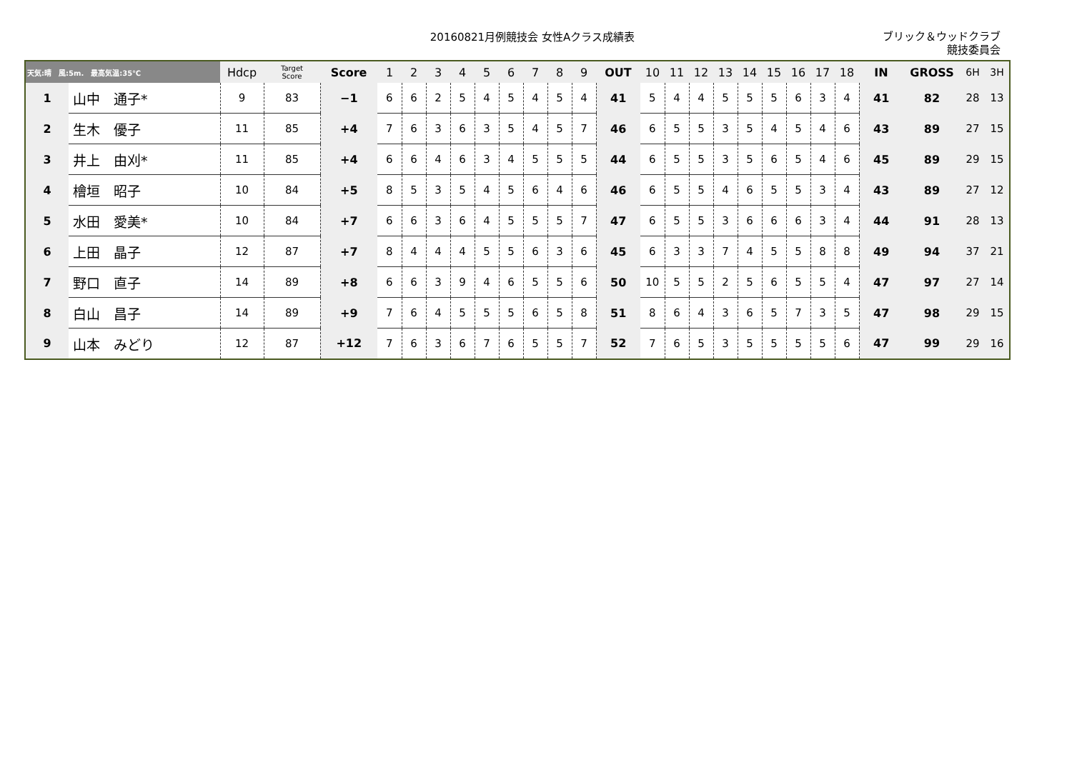20160821月例競技会 女性Aクラス成績表
ブリック＆ウッドクラブ
競技委員会
| 天気:晴 風:5m. 最高気温:35℃ | | Hdcp | Target Score | Score | 1 | 2 | 3 | 4 | 5 | 6 | 7 | 8 | 9 | OUT | 10 | 11 | 12 | 13 | 14 | 15 | 16 | 17 | 18 | IN | GROSS | 6H | 3H |
| --- | --- | --- | --- | --- | --- | --- | --- | --- | --- | --- | --- | --- | --- | --- | --- | --- | --- | --- | --- | --- | --- | --- | --- | --- | --- | --- | --- |
| 1 | 山中 通子* | 9 | 83 | −1 | 6 | 6 | 2 | 5 | 4 | 5 | 4 | 5 | 4 | 41 | 5 | 4 | 4 | 5 | 5 | 5 | 6 | 3 | 4 | 41 | 82 | 28 | 13 |
| 2 | 生木 優子 | 11 | 85 | +4 | 7 | 6 | 3 | 6 | 3 | 5 | 4 | 5 | 7 | 46 | 6 | 5 | 5 | 3 | 5 | 4 | 5 | 4 | 6 | 43 | 89 | 27 | 15 |
| 3 | 井上 由刈* | 11 | 85 | +4 | 6 | 6 | 4 | 6 | 3 | 4 | 5 | 5 | 5 | 44 | 6 | 5 | 5 | 3 | 5 | 6 | 5 | 4 | 6 | 45 | 89 | 29 | 15 |
| 4 | 檜垣 昭子 | 10 | 84 | +5 | 8 | 5 | 3 | 5 | 4 | 5 | 6 | 4 | 6 | 46 | 6 | 5 | 5 | 4 | 6 | 5 | 5 | 3 | 4 | 43 | 89 | 27 | 12 |
| 5 | 水田 愛美* | 10 | 84 | +7 | 6 | 6 | 3 | 6 | 4 | 5 | 5 | 5 | 7 | 47 | 6 | 5 | 5 | 3 | 6 | 6 | 6 | 3 | 4 | 44 | 91 | 28 | 13 |
| 6 | 上田 晶子 | 12 | 87 | +7 | 8 | 4 | 4 | 4 | 5 | 5 | 6 | 3 | 6 | 45 | 6 | 3 | 3 | 7 | 4 | 5 | 5 | 8 | 8 | 49 | 94 | 37 | 21 |
| 7 | 野口 直子 | 14 | 89 | +8 | 6 | 6 | 3 | 9 | 4 | 6 | 5 | 5 | 6 | 50 | 10 | 5 | 5 | 2 | 5 | 6 | 5 | 5 | 4 | 47 | 97 | 27 | 14 |
| 8 | 白山 昌子 | 14 | 89 | +9 | 7 | 6 | 4 | 5 | 5 | 5 | 6 | 5 | 8 | 51 | 8 | 6 | 4 | 3 | 6 | 5 | 7 | 3 | 5 | 47 | 98 | 29 | 15 |
| 9 | 山本 みどり | 12 | 87 | +12 | 7 | 6 | 3 | 6 | 7 | 6 | 5 | 5 | 7 | 52 | 7 | 6 | 5 | 3 | 5 | 5 | 5 | 5 | 6 | 47 | 99 | 29 | 16 |